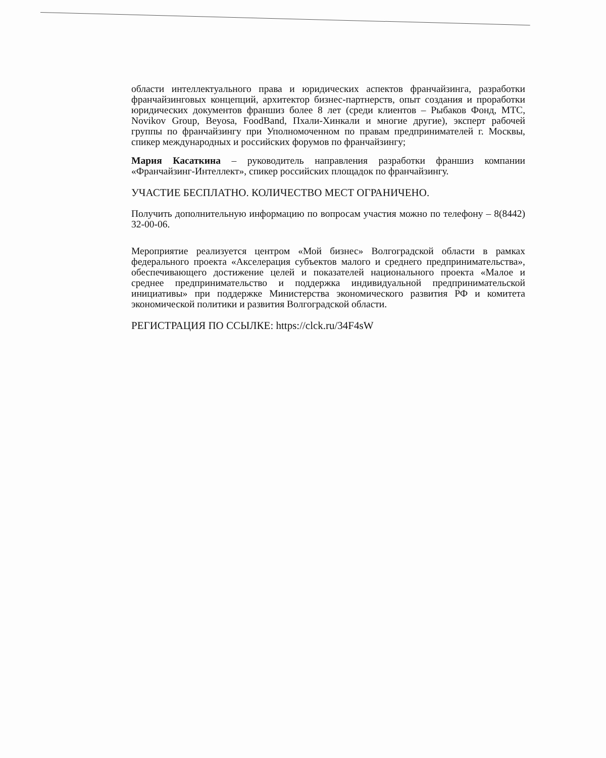области интеллектуального права и юридических аспектов франчайзинга, разработки франчайзинговых концепций, архитектор бизнес-партнерств, опыт создания и проработки юридических документов франшиз более 8 лет (среди клиентов – Рыбаков Фонд, МТС, Novikov Group, Beyosa, FoodBand, Пхали-Хинкали и многие другие), эксперт рабочей группы по франчайзингу при Уполномоченном по правам предпринимателей г. Москвы, спикер международных и российских форумов по франчайзингу;
Мария Касаткина – руководитель направления разработки франшиз компании «Франчайзинг-Интеллект», спикер российских площадок по франчайзингу.
УЧАСТИЕ БЕСПЛАТНО. КОЛИЧЕСТВО МЕСТ ОГРАНИЧЕНО.
Получить дополнительную информацию по вопросам участия можно по телефону – 8(8442) 32-00-06.
Мероприятие реализуется центром «Мой бизнес» Волгоградской области в рамках федерального проекта «Акселерация субъектов малого и среднего предпринимательства», обеспечивающего достижение целей и показателей национального проекта «Малое и среднее предпринимательство и поддержка индивидуальной предпринимательской инициативы» при поддержке Министерства экономического развития РФ и комитета экономической политики и развития Волгоградской области.
РЕГИСТРАЦИЯ ПО ССЫЛКЕ: https://clck.ru/34F4sW